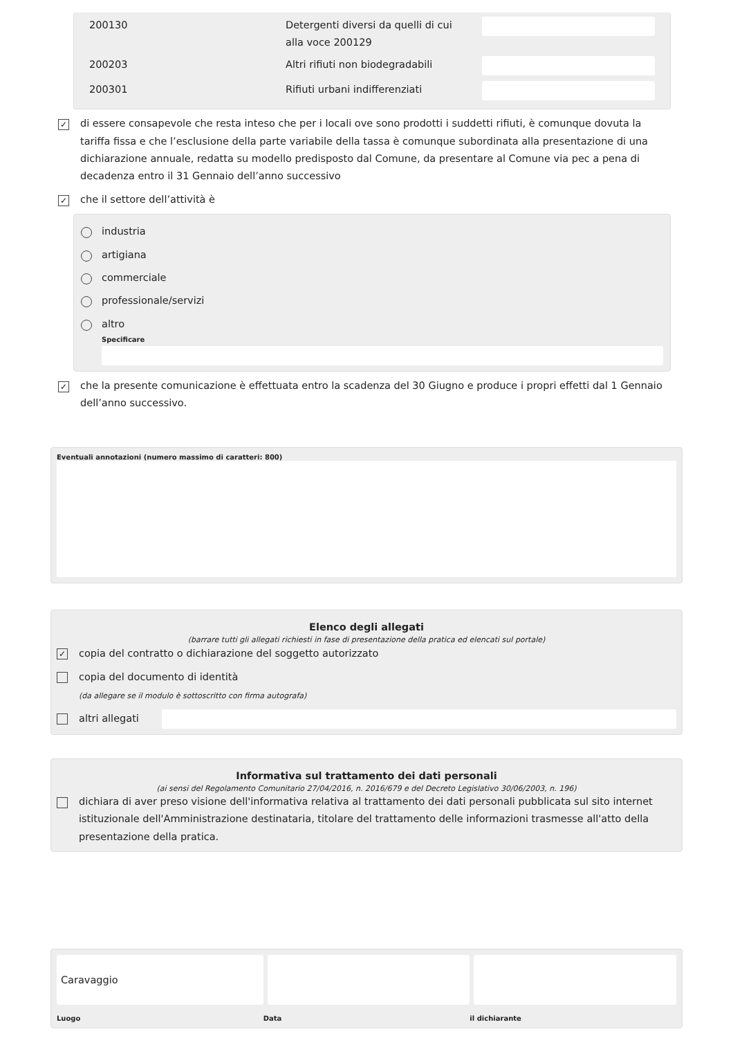| 200130 | Detergenti diversi da quelli di cui alla voce 200129 | |
| 200203 | Altri rifiuti non biodegradabili | |
| 200301 | Rifiuti urbani indifferenziati | |
✓
di essere consapevole che resta inteso che per i locali ove sono prodotti i suddetti rifiuti, è comunque dovuta la tariffa fissa e che l’esclusione della parte variabile della tassa è comunque subordinata alla presentazione di una dichiarazione annuale, redatta su modello predisposto dal Comune, da presentare al Comune via pec a pena di decadenza entro il 31 Gennaio dell’anno successivo
✓
che il settore dell’attività è
industria
artigiana
commerciale
professionale/servizi
altro
Specificare
✓
che la presente comunicazione è effettuata entro la scadenza del 30 Giugno e produce i propri effetti dal 1 Gennaio dell’anno successivo.
Eventuali annotazioni (numero massimo di caratteri: 800)
Elenco degli allegati
(barrare tutti gli allegati richiesti in fase di presentazione della pratica ed elencati sul portale)
✓
copia del contratto o dichiarazione del soggetto autorizzato
copia del documento di identità
(da allegare se il modulo è sottoscritto con firma autografa)
altri allegati
Informativa sul trattamento dei dati personali
(ai sensi del Regolamento Comunitario 27/04/2016, n. 2016/679 e del Decreto Legislativo 30/06/2003, n. 196)
dichiara di aver preso visione dell'informativa relativa al trattamento dei dati personali pubblicata sul sito internet istituzionale dell'Amministrazione destinataria, titolare del trattamento delle informazioni trasmesse all'atto della presentazione della pratica.
Caravaggio
Luogo Data il dichiarante